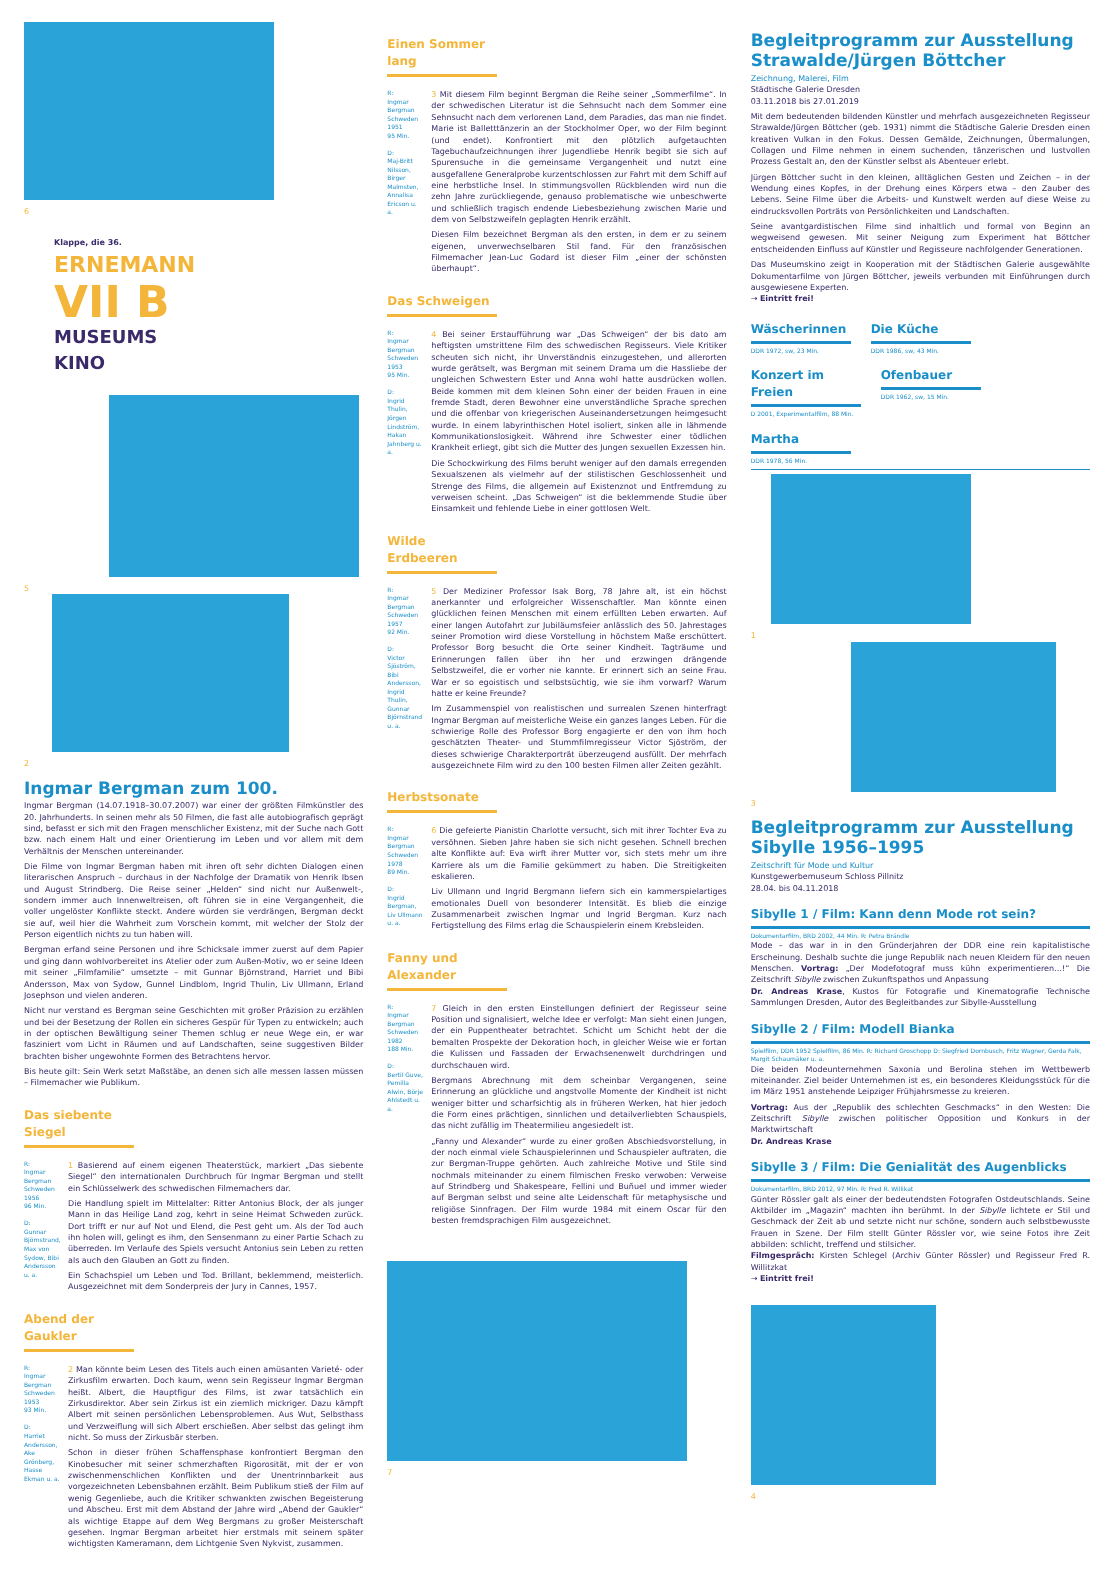6
Klappe, die 36.
ERNEMANN
VII B
MUSEUMS
KINO
5
2
Ingmar Bergman zum 100.
Ingmar Bergman (14.07.1918–30.07.2007) war einer der größten Filmkünstler des 20. Jahrhunderts. In seinen mehr als 50 Filmen, die fast alle autobiografisch geprägt sind, befasst er sich mit den Fragen menschlicher Existenz, mit der Suche nach Gott bzw. nach einem Halt und einer Orientierung im Leben und vor allem mit dem Verhältnis der Menschen untereinander.
Die Filme von Ingmar Bergman haben mit ihren oft sehr dichten Dialogen einen literarischen Anspruch – durchaus in der Nachfolge der Dramatik von Henrik Ibsen und August Strindberg. Die Reise seiner „Helden“ sind nicht nur Außenwelt-, sondern immer auch Innenweltreisen, oft führen sie in eine Vergangenheit, die voller ungelöster Konflikte steckt. Andere würden sie verdrängen, Bergman deckt sie auf, weil hier die Wahrheit zum Vorschein kommt, mit welcher der Stolz der Person eigentlich nichts zu tun haben will.
Bergman erfand seine Personen und ihre Schicksale immer zuerst auf dem Papier und ging dann wohlvorbereitet ins Atelier oder zum Außen-Motiv, wo er seine Ideen mit seiner „Filmfamilie“ umsetzte – mit Gunnar Björnstrand, Harriet und Bibi Andersson, Max von Sydow, Gunnel Lindblom, Ingrid Thulin, Liv Ullmann, Erland Josephson und vielen anderen.
Nicht nur verstand es Bergman seine Geschichten mit großer Präzision zu erzählen und bei der Besetzung der Rollen ein sicheres Gespür für Typen zu entwickeln; auch in der optischen Bewältigung seiner Themen schlug er neue Wege ein, er war fasziniert vom Licht in Räumen und auf Landschaften, seine suggestiven Bilder brachten bisher ungewohnte Formen des Betrachtens hervor.
Bis heute gilt: Sein Werk setzt Maßstäbe, an denen sich alle messen lassen müssen – Filmemacher wie Publikum.
Das siebente Siegel
R:
Ingmar Bergman Schweden
1956
96 Min.
D:
Gunnar Björnstrand, Max von Sydow, Bibi Andersson u. a.
1 Basierend auf einem eigenen Theaterstück, markiert „Das siebente Siegel“ den internationalen Durchbruch für Ingmar Bergman und stellt ein Schlüsselwerk des schwedischen Filmemachers dar.
Die Handlung spielt im Mittelalter: Ritter Antonius Block, der als junger Mann in das Heilige Land zog, kehrt in seine Heimat Schweden zurück. Dort trifft er nur auf Not und Elend, die Pest geht um. Als der Tod auch ihn holen will, gelingt es ihm, den Sensenmann zu einer Partie Schach zu überreden. Im Verlaufe des Spiels versucht Antonius sein Leben zu retten als auch den Glauben an Gott zu finden.
Ein Schachspiel um Leben und Tod. Brillant, beklemmend, meisterlich. Ausgezeichnet mit dem Sonderpreis der Jury in Cannes, 1957.
Abend der Gaukler
R:
Ingmar Bergman Schweden
1953
93 Min.
D:
Harriet Andersson, Ake Grönberg, Hasse Ekman u. a.
2 Man könnte beim Lesen des Titels auch einen amüsanten Varieté- oder Zirkusfilm erwarten. Doch kaum, wenn sein Regisseur Ingmar Bergman heißt. Albert, die Hauptfigur des Films, ist zwar tatsächlich ein Zirkusdirektor. Aber sein Zirkus ist ein ziemlich mickriger. Dazu kämpft Albert mit seinen persönlichen Lebensproblemen. Aus Wut, Selbsthass und Verzweiflung will sich Albert erschießen. Aber selbst das gelingt ihm nicht. So muss der Zirkusbär sterben.
Schon in dieser frühen Schaffensphase konfrontiert Bergman den Kinobesucher mit seiner schmerzhaften Rigorosität, mit der er von zwischenmenschlichen Konflikten und der Unentrinnbarkeit aus vorgezeichneten Lebensbahnen erzählt. Beim Publikum stieß der Film auf wenig Gegenliebe, auch die Kritiker schwankten zwischen Begeisterung und Abscheu. Erst mit dem Abstand der Jahre wird „Abend der Gaukler“ als wichtige Etappe auf dem Weg Bergmans zu großer Meisterschaft gesehen. Ingmar Bergman arbeitet hier erstmals mit seinem später wichtigsten Kameramann, dem Lichtgenie Sven Nykvist, zusammen.
Einen Sommer lang
R:
Ingmar Bergman Schweden
1951
95 Min.
D:
Maj-Britt Nilsson, Birger Malmsten, Annalisa Ericson u. a.
3 Mit diesem Film beginnt Bergman die Reihe seiner „Sommerfilme“. In der schwedischen Literatur ist die Sehnsucht nach dem Sommer eine Sehnsucht nach dem verlorenen Land, dem Paradies, das man nie findet. Marie ist Balletttänzerin an der Stockholmer Oper, wo der Film beginnt (und endet). Konfrontiert mit den plötzlich aufgetauchten Tagebuchaufzeichnungen ihrer Jugendliebe Henrik begibt sie sich auf Spurensuche in die gemeinsame Vergangenheit und nutzt eine ausgefallene Generalprobe kurzentschlossen zur Fahrt mit dem Schiff auf eine herbstliche Insel. In stimmungsvollen Rückblenden wird nun die zehn Jahre zurückliegende, genauso problematische wie unbeschwerte und schließlich tragisch endende Liebesbeziehung zwischen Marie und dem von Selbstzweifeln geplagten Henrik erzählt.
Diesen Film bezeichnet Bergman als den ersten, in dem er zu seinem eigenen, unverwechselbaren Stil fand. Für den französischen Filmemacher Jean-Luc Godard ist dieser Film „einer der schönsten überhaupt“.
Das Schweigen
R:
Ingmar Bergman Schweden
1953
95 Min.
D:
Ingrid Thulin, Jörgen Lindström, Hakan Jahnberg u. a.
4 Bei seiner Erstaufführung war „Das Schweigen“ der bis dato am heftigsten umstrittene Film des schwedischen Regisseurs. Viele Kritiker scheuten sich nicht, ihr Unverständnis einzugestehen, und allerorten wurde gerätselt, was Bergman mit seinem Drama um die Hassliebe der ungleichen Schwestern Ester und Anna wohl hatte ausdrücken wollen. Beide kommen mit dem kleinen Sohn einer der beiden Frauen in eine fremde Stadt, deren Bewohner eine unverständliche Sprache sprechen und die offenbar von kriegerischen Auseinandersetzungen heimgesucht wurde. In einem labyrinthischen Hotel isoliert, sinken alle in lähmende Kommunikationslosigkeit. Während ihre Schwester einer tödlichen Krankheit erliegt, gibt sich die Mutter des Jungen sexuellen Exzessen hin.
Die Schockwirkung des Films beruht weniger auf den damals erregenden Sexualszenen als vielmehr auf der stilistischen Geschlossenheit und Strenge des Films, die allgemein auf Existenznot und Entfremdung zu verweisen scheint. „Das Schweigen“ ist die beklemmende Studie über Einsamkeit und fehlende Liebe in einer gottlosen Welt.
Wilde Erdbeeren
R:
Ingmar Bergman Schweden
1957
92 Min.
D:
Victor Sjöström, Bibi Andersson, Ingrid Thulin, Gunnar Björnstrand u. a.
5 Der Mediziner Professor Isak Borg, 78 Jahre alt, ist ein höchst anerkannter und erfolgreicher Wissenschaftler. Man könnte einen glücklichen feinen Menschen mit einem erfüllten Leben erwarten. Auf einer langen Autofahrt zur Jubiläumsfeier anlässlich des 50. Jahrestages seiner Promotion wird diese Vorstellung in höchstem Maße erschüttert. Professor Borg besucht die Orte seiner Kindheit. Tagträume und Erinnerungen fallen über ihn her und erzwingen drängende Selbstzweifel, die er vorher nie kannte. Er erinnert sich an seine Frau. War er so egoistisch und selbstsüchtig, wie sie ihm vorwarf? Warum hatte er keine Freunde?
Im Zusammenspiel von realistischen und surrealen Szenen hinterfragt Ingmar Bergman auf meisterliche Weise ein ganzes langes Leben. Für die schwierige Rolle des Professor Borg engagierte er den von ihm hoch geschätzten Theater- und Stummfilmregisseur Victor Sjöström, der dieses schwierige Charakterporträt überzeugend ausfüllt. Der mehrfach ausgezeichnete Film wird zu den 100 besten Filmen aller Zeiten gezählt.
Herbstsonate
R:
Ingmar Bergman Schweden
1978
89 Min.
D:
Ingrid Bergman, Liv Ullmann u. a.
6 Die gefeierte Pianistin Charlotte versucht, sich mit ihrer Tochter Eva zu versöhnen. Sieben Jahre haben sie sich nicht gesehen. Schnell brechen alte Konflikte auf: Eva wirft ihrer Mutter vor, sich stets mehr um ihre Karriere als um die Familie gekümmert zu haben. Die Streitigkeiten eskalieren.
Liv Ullmann und Ingrid Bergmann liefern sich ein kammerspielartiges emotionales Duell von besonderer Intensität. Es blieb die einzige Zusammenarbeit zwischen Ingmar und Ingrid Bergman. Kurz nach Fertigstellung des Films erlag die Schauspielerin einem Krebsleiden.
Fanny und Alexander
R:
Ingmar Bergman Schweden
1982
188 Min.
D:
Bertil Guve, Pemilla Alwin, Börje Ahlstedt u. a.
7 Gleich in den ersten Einstellungen definiert der Regisseur seine Position und signalisiert, welche Idee er verfolgt: Man sieht einen Jungen, der ein Puppentheater betrachtet. Schicht um Schicht hebt der die bemalten Prospekte der Dekoration hoch, in gleicher Weise wie er fortan die Kulissen und Fassaden der Erwachsenenwelt durchdringen und durchschauen wird.
Bergmans Abrechnung mit dem scheinbar Vergangenen, seine Erinnerung an glückliche und angstvolle Momente der Kindheit ist nicht weniger bitter und scharfsichtig als in früheren Werken, hat hier jedoch die Form eines prächtigen, sinnlichen und detailverliebten Schauspiels, das nicht zufällig im Theatermilieu angesiedelt ist.
„Fanny und Alexander“ wurde zu einer großen Abschiedsvorstellung, in der noch einmal viele Schauspielerinnen und Schauspieler auftraten, die zur Bergman-Truppe gehörten. Auch zahlreiche Motive und Stile sind nochmals miteinander zu einem filmischen Fresko verwoben: Verweise auf Strindberg und Shakespeare, Fellini und Buñuel und immer wieder auf Bergman selbst und seine alte Leidenschaft für metaphysische und religiöse Sinnfragen. Der Film wurde 1984 mit einem Oscar für den besten fremdsprachigen Film ausgezeichnet.
7
Begleitprogramm zur Ausstellung Strawalde/Jürgen Böttcher
Zeichnung, Malerei, Film
Städtische Galerie Dresden
03.11.2018 bis 27.01.2019
Mit dem bedeutenden bildenden Künstler und mehrfach ausgezeichneten Regisseur Strawalde/Jürgen Böttcher (geb. 1931) nimmt die Städtische Galerie Dresden einen kreativen Vulkan in den Fokus. Dessen Gemälde, Zeichnungen, Übermalungen, Collagen und Filme nehmen in einem suchenden, tänzerischen und lustvollen Prozess Gestalt an, den der Künstler selbst als Abenteuer erlebt.
Jürgen Böttcher sucht in den kleinen, alltäglichen Gesten und Zeichen – in der Wendung eines Kopfes, in der Drehung eines Körpers etwa – den Zauber des Lebens. Seine Filme über die Arbeits- und Kunstwelt werden auf diese Weise zu eindrucksvollen Porträts von Persönlichkeiten und Landschaften.
Seine avantgardistischen Filme sind inhaltlich und formal von Beginn an wegweisend gewesen. Mit seiner Neigung zum Experiment hat Böttcher entscheidenden Einfluss auf Künstler und Regisseure nachfolgender Generationen.
Das Museumskino zeigt in Kooperation mit der Städtischen Galerie ausgewählte Dokumentarfilme von Jürgen Böttcher, jeweils verbunden mit Einführungen durch ausgewiesene Experten.
→ Eintritt frei!
Wäscherinnen
DDR 1972, sw, 23 Min.
Die Küche
DDR 1986, sw, 43 Min.
Konzert im Freien
D 2001, Experimentalfilm, 88 Min.
Ofenbauer
DDR 1962, sw, 15 Min.
Martha
DDR 1978, 56 Min.
1
3
Begleitprogramm zur Ausstellung Sibylle 1956–1995
Zeitschrift für Mode und Kultur
Kunstgewerbemuseum Schloss Pillnitz
28.04. bis 04.11.2018
Sibylle 1 / Film: Kann denn Mode rot sein?
Dokumentarfilm, BRD 2002, 44 Min. R: Petra Brändle
Mode – das war in in den Gründerjahren der DDR eine rein kapitalistische Erscheinung. Deshalb suchte die junge Republik nach neuen Kleidern für den neuen Menschen. Vortrag: „Der Modefotograf muss kühn experimentieren…!“ Die Zeitschrift Sibylle zwischen Zukunftspathos und Anpassung
Dr. Andreas Krase, Kustos für Fotografie und Kinematografie Technische Sammlungen Dresden, Autor des Begleitbandes zur Sibylle-Ausstellung
Sibylle 2 / Film: Modell Bianka
Spielfilm, DDR 1952 Spielfilm, 86 Min. R: Richard Groschopp D: Siegfried Dornbusch, Fritz Wagner, Gerda Falk, Margit Schaumäker u. a.
Die beiden Modeunternehmen Saxonia und Berolina stehen im Wettbewerb miteinander. Ziel beider Unternehmen ist es, ein besonderes Kleidungsstück für die im März 1951 anstehende Leipziger Frühjahrsmesse zu kreieren.
Vortrag: Aus der „Republik des schlechten Geschmacks“ in den Westen: Die Zeitschrift Sibylle zwischen politischer Opposition und Konkurs in der Marktwirtschaft
Dr. Andreas Krase
Sibylle 3 / Film: Die Genialität des Augenblicks
Dokumentarfilm, BRD 2012, 97 Min. R: Fred R. Willikat
Günter Rössler galt als einer der bedeutendsten Fotografen Ostdeutschlands. Seine Aktbilder im „Magazin“ machten ihn berühmt. In der Sibylle lichtete er Stil und Geschmack der Zeit ab und setzte nicht nur schöne, sondern auch selbstbewusste Frauen in Szene. Der Film stellt Günter Rössler vor, wie seine Fotos ihre Zeit abbilden: schlicht, treffend und stilsicher.
Filmgespräch: Kirsten Schlegel (Archiv Günter Rössler) und Regisseur Fred R. Willitzkat
→ Eintritt frei!
4